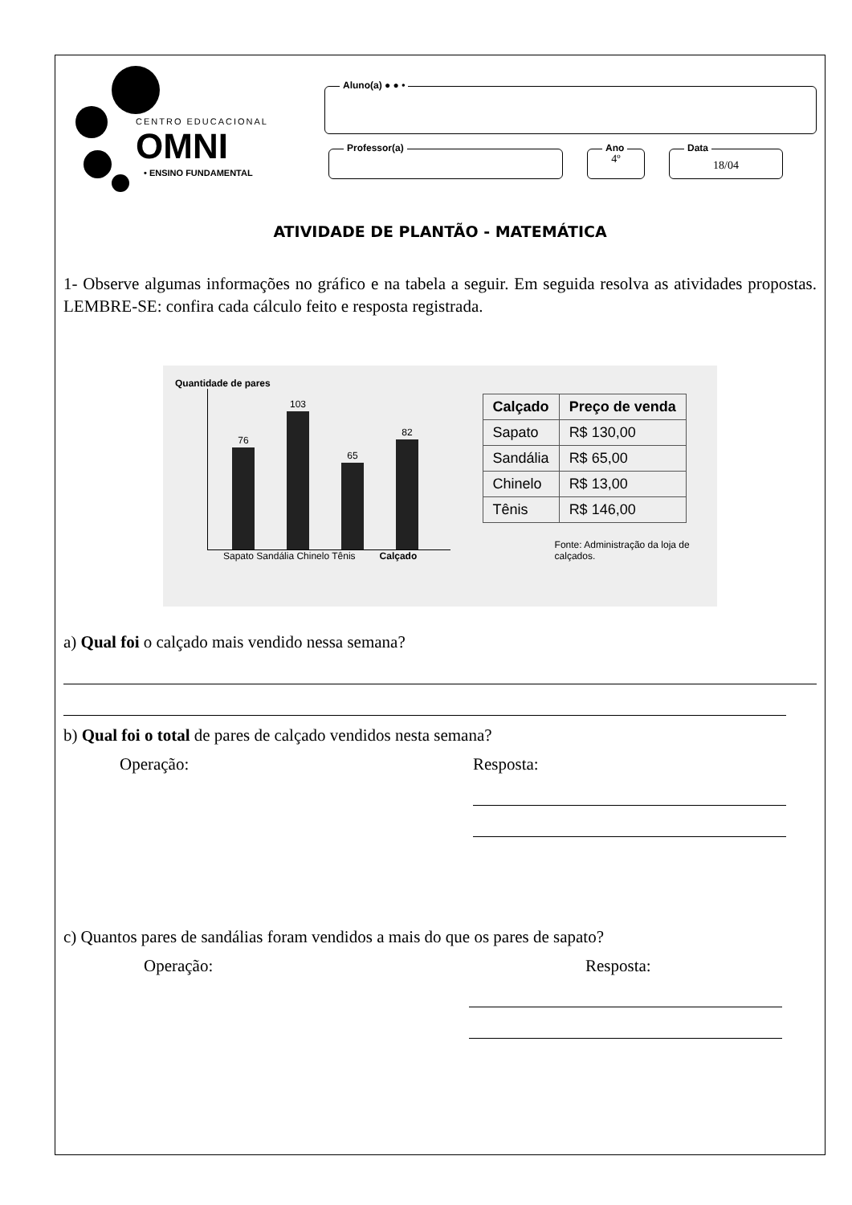CENTRO EDUCACIONAL
OMNI
• ENSINO FUNDAMENTAL
Aluno(a) ● ● •
Professor(a)
Ano
4º
Data
18/04
ATIVIDADE DE PLANTÃO - MATEMÁTICA
1- Observe algumas informações no gráfico e na tabela a seguir. Em seguida resolva as atividades propostas. LEMBRE-SE: confira cada cálculo feito e resposta registrada.
Quantidade de pares
76
103
65
82
Sapato Sandália Chinelo Tênis Calçado
| Calçado | Preço de venda |
| --- | --- |
| Sapato | R$ 130,00 |
| Sandália | R$ 65,00 |
| Chinelo | R$ 13,00 |
| Tênis | R$ 146,00 |
Fonte: Administração da loja de calçados.
a) Qual foi o calçado mais vendido nessa semana?
b) Qual foi o total de pares de calçado vendidos nesta semana?
Operação: Resposta:
c) Quantos pares de sandálias foram vendidos a mais do que os pares de sapato?
Operação: Resposta: